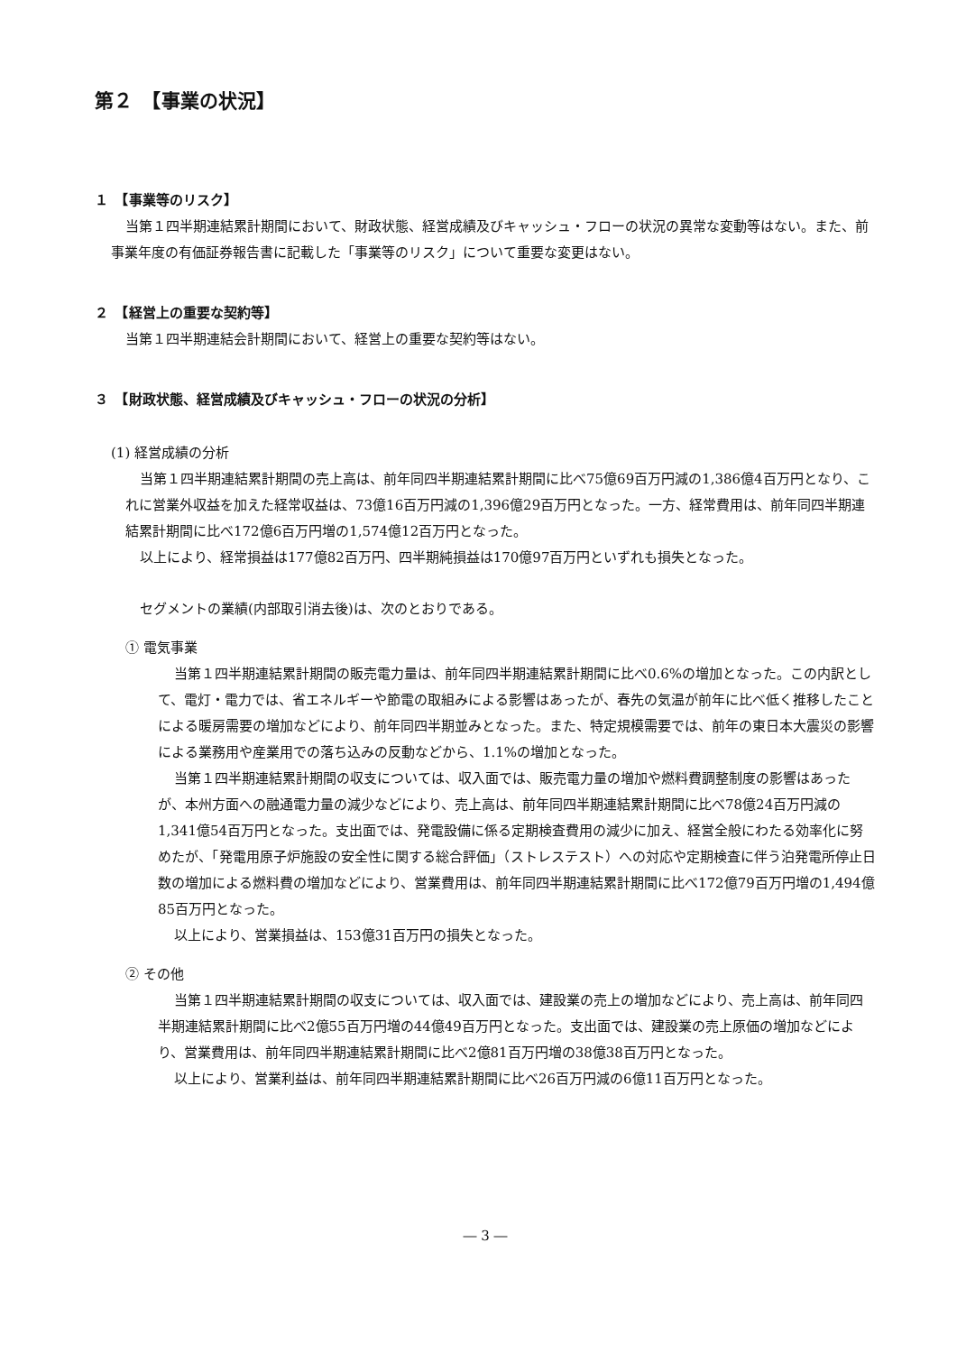第２　【事業の状況】
１　【事業等のリスク】
当第１四半期連結累計期間において、財政状態、経営成績及びキャッシュ・フローの状況の異常な変動等はない。また、前事業年度の有価証券報告書に記載した「事業等のリスク」について重要な変更はない。
２　【経営上の重要な契約等】
当第１四半期連結会計期間において、経営上の重要な契約等はない。
３　【財政状態、経営成績及びキャッシュ・フローの状況の分析】
(1) 経営成績の分析
当第１四半期連結累計期間の売上高は、前年同四半期連結累計期間に比べ75億69百万円減の1,386億4百万円となり、これに営業外収益を加えた経常収益は、73億16百万円減の1,396億29百万円となった。一方、経常費用は、前年同四半期連結累計期間に比べ172億6百万円増の1,574億12百万円となった。
以上により、経常損益は177億82百万円、四半期純損益は170億97百万円といずれも損失となった。
セグメントの業績(内部取引消去後)は、次のとおりである。
① 電気事業
当第１四半期連結累計期間の販売電力量は、前年同四半期連結累計期間に比べ0.6%の増加となった。この内訳として、電灯・電力では、省エネルギーや節電の取組みによる影響はあったが、春先の気温が前年に比べ低く推移したことによる暖房需要の増加などにより、前年同四半期並みとなった。また、特定規模需要では、前年の東日本大震災の影響による業務用や産業用での落ち込みの反動などから、1.1%の増加となった。
当第１四半期連結累計期間の収支については、収入面では、販売電力量の増加や燃料費調整制度の影響はあったが、本州方面への融通電力量の減少などにより、売上高は、前年同四半期連結累計期間に比べ78億24百万円減の1,341億54百万円となった。支出面では、発電設備に係る定期検査費用の減少に加え、経営全般にわたる効率化に努めたが、「発電用原子炉施設の安全性に関する総合評価」（ストレステスト）への対応や定期検査に伴う泊発電所停止日数の増加による燃料費の増加などにより、営業費用は、前年同四半期連結累計期間に比べ172億79百万円増の1,494億85百万円となった。
以上により、営業損益は、153億31百万円の損失となった。
② その他
当第１四半期連結累計期間の収支については、収入面では、建設業の売上の増加などにより、売上高は、前年同四半期連結累計期間に比べ2億55百万円増の44億49百万円となった。支出面では、建設業の売上原価の増加などにより、営業費用は、前年同四半期連結累計期間に比べ2億81百万円増の38億38百万円となった。
以上により、営業利益は、前年同四半期連結累計期間に比べ26百万円減の6億11百万円となった。
― 3 ―